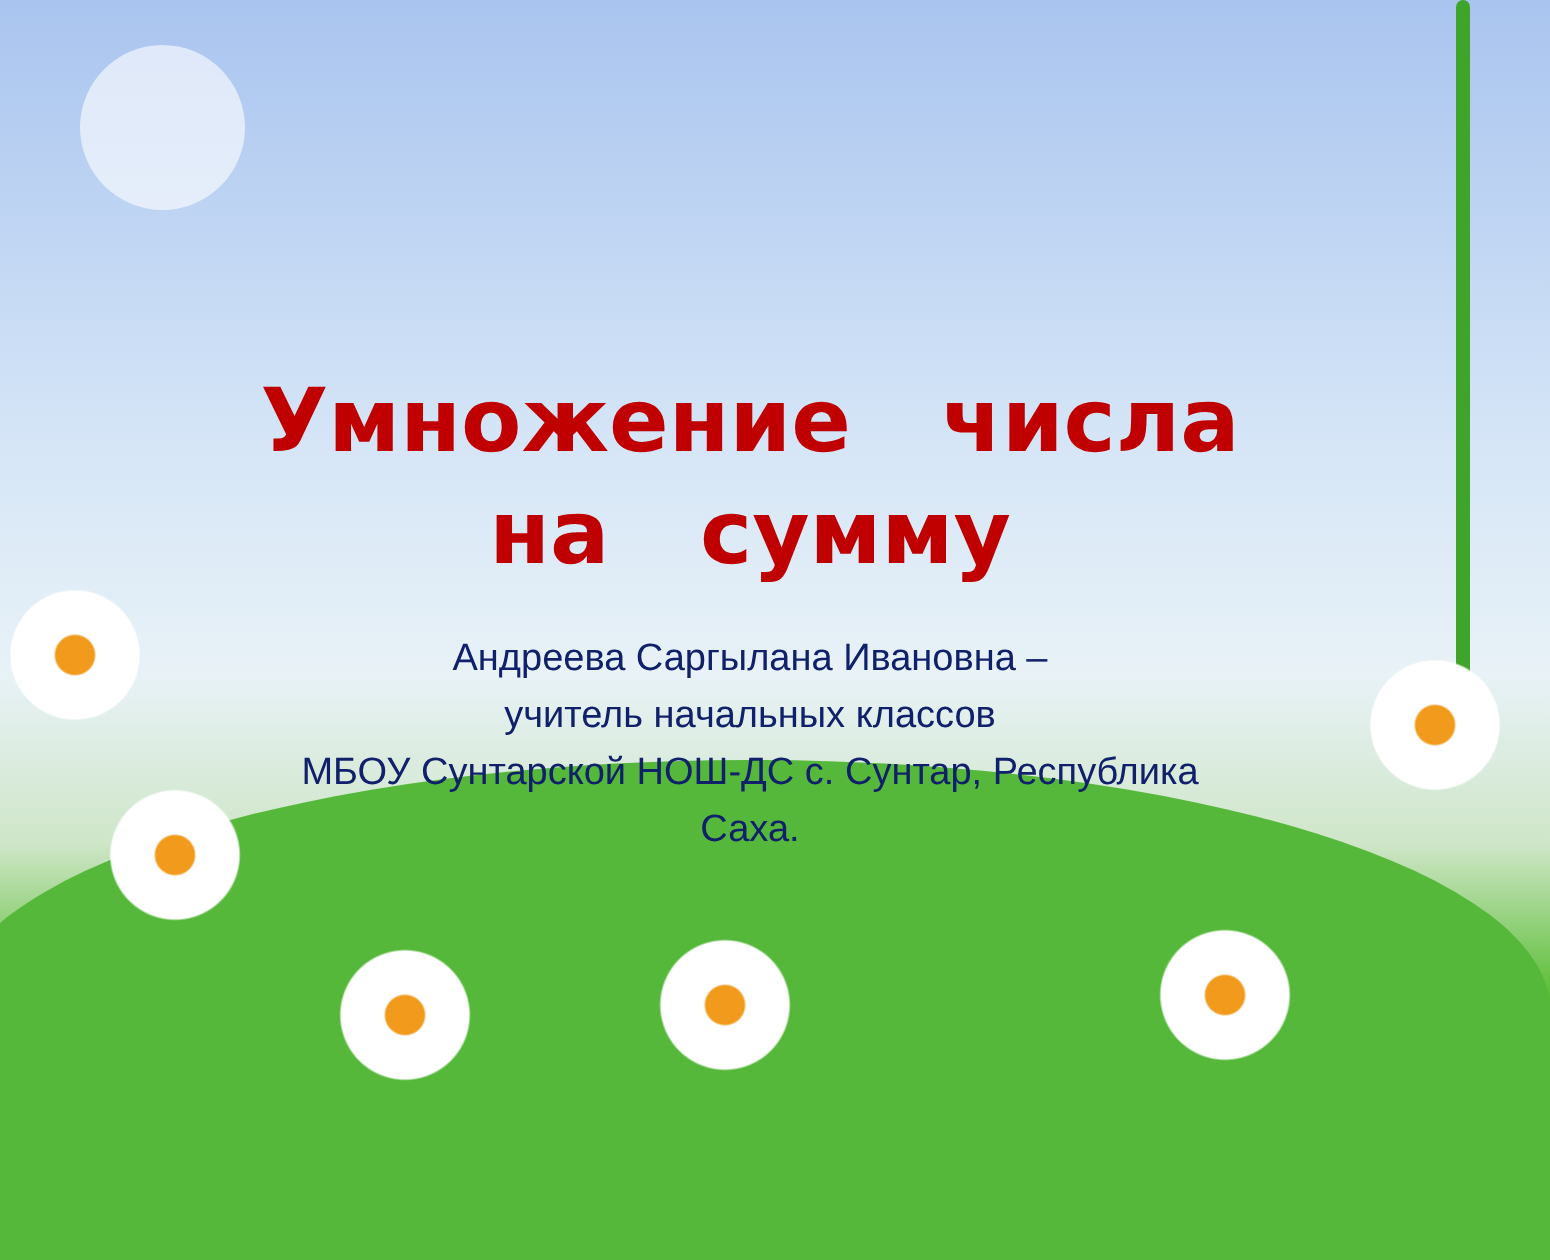Умножение числа на сумму
Андреева Саргылана Ивановна –
учитель начальных классов
МБОУ Сунтарской НОШ-ДС с. Сунтар, Республика Саха.